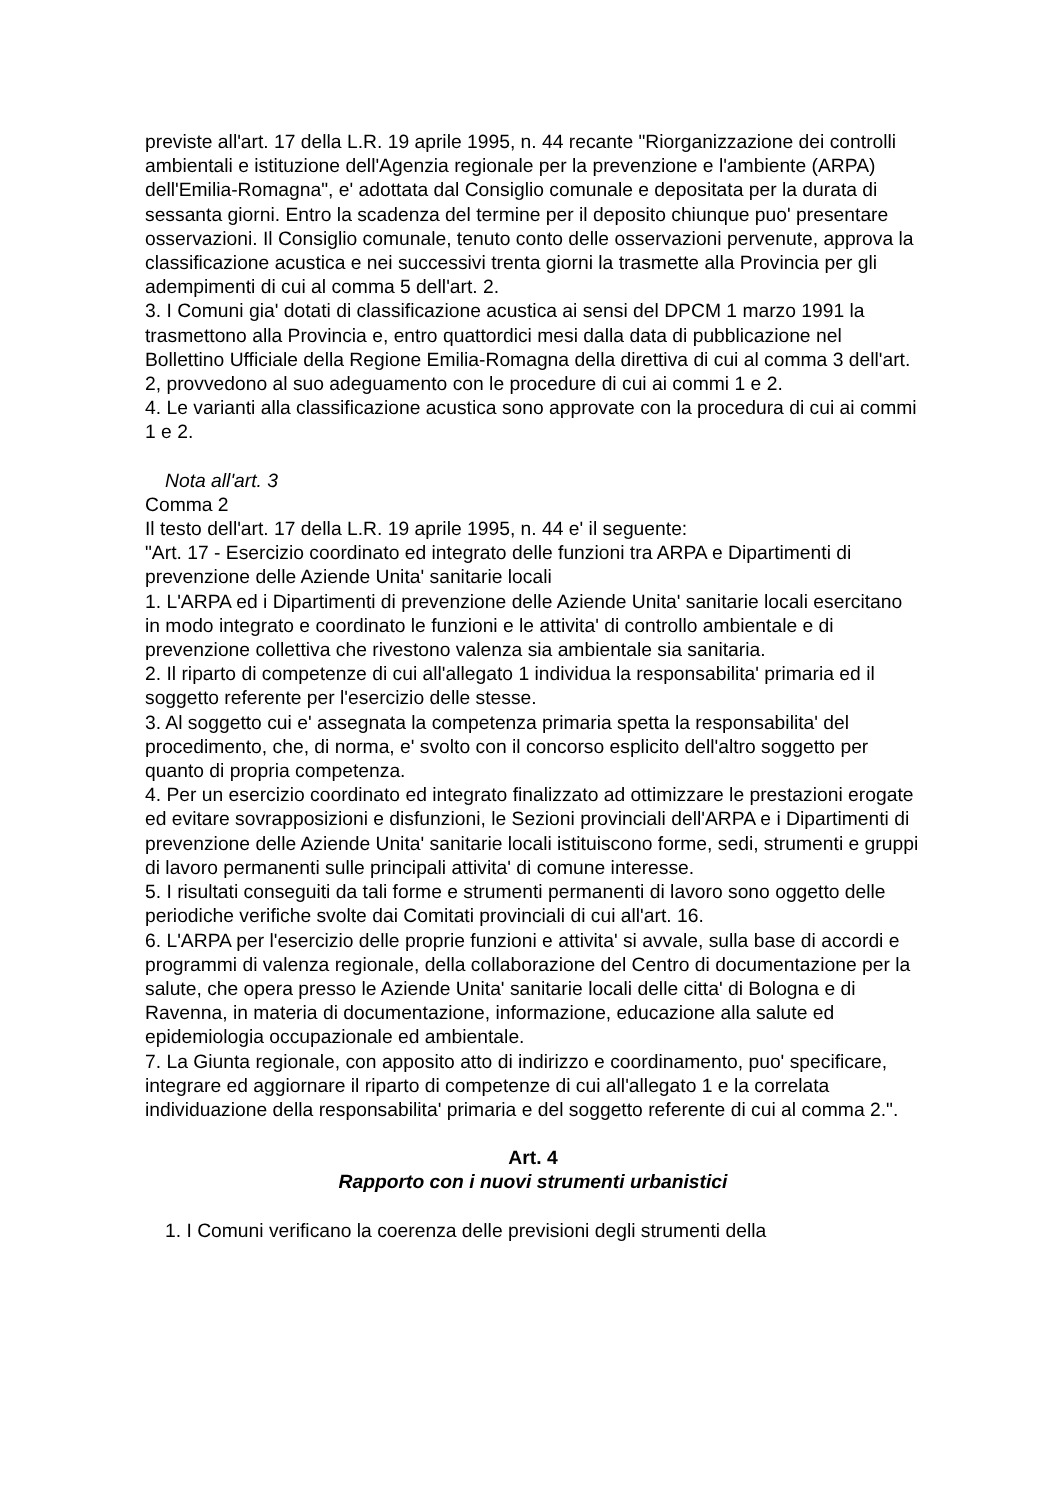previste all'art. 17 della L.R. 19 aprile 1995, n. 44 recante "Riorganizzazione dei controlli ambientali e istituzione dell'Agenzia regionale per la prevenzione e l'ambiente (ARPA) dell'Emilia-Romagna", e' adottata dal Consiglio comunale e depositata per la durata di sessanta giorni. Entro la scadenza del termine per il deposito chiunque puo' presentare osservazioni. Il Consiglio comunale, tenuto conto delle osservazioni pervenute, approva la classificazione acustica e nei successivi trenta giorni la trasmette alla Provincia per gli adempimenti di cui al comma 5 dell'art. 2.
3. I Comuni gia' dotati di classificazione acustica ai sensi del DPCM 1 marzo 1991 la trasmettono alla Provincia e, entro quattordici mesi dalla data di pubblicazione nel Bollettino Ufficiale della Regione Emilia-Romagna della direttiva di cui al comma 3 dell'art. 2, provvedono al suo adeguamento con le procedure di cui ai commi 1 e 2.
4. Le varianti alla classificazione acustica sono approvate con la procedura di cui ai commi 1 e 2.
Nota all'art. 3
Comma 2
Il testo dell'art. 17 della L.R. 19 aprile 1995, n. 44 e' il seguente:
"Art. 17 - Esercizio coordinato ed integrato delle funzioni tra ARPA e Dipartimenti di prevenzione delle Aziende Unita' sanitarie locali
1. L'ARPA ed i Dipartimenti di prevenzione delle Aziende Unita' sanitarie locali esercitano in modo integrato e coordinato le funzioni e le attivita' di controllo ambientale e di prevenzione collettiva che rivestono valenza sia ambientale sia sanitaria.
2. Il riparto di competenze di cui all'allegato 1 individua la responsabilita' primaria ed il soggetto referente per l'esercizio delle stesse.
3. Al soggetto cui e' assegnata la competenza primaria spetta la responsabilita' del procedimento, che, di norma, e' svolto con il concorso esplicito dell'altro soggetto per quanto di propria competenza.
4. Per un esercizio coordinato ed integrato finalizzato ad ottimizzare le prestazioni erogate ed evitare sovrapposizioni e disfunzioni, le Sezioni provinciali dell'ARPA e i Dipartimenti di prevenzione delle Aziende Unita' sanitarie locali istituiscono forme, sedi, strumenti e gruppi di lavoro permanenti sulle principali attivita' di comune interesse.
5. I risultati conseguiti da tali forme e strumenti permanenti di lavoro sono oggetto delle periodiche verifiche svolte dai Comitati provinciali di cui all'art. 16.
6. L'ARPA per l'esercizio delle proprie funzioni e attivita' si avvale, sulla base di accordi e programmi di valenza regionale, della collaborazione del Centro di documentazione per la salute, che opera presso le Aziende Unita' sanitarie locali delle citta' di Bologna e di Ravenna, in materia di documentazione, informazione, educazione alla salute ed epidemiologia occupazionale ed ambientale.
7. La Giunta regionale, con apposito atto di indirizzo e coordinamento, puo' specificare, integrare ed aggiornare il riparto di competenze di cui all'allegato 1 e la correlata individuazione della responsabilita' primaria e del soggetto referente di cui al comma 2.".
Art. 4
Rapporto con i nuovi strumenti urbanistici
1. I Comuni verificano la coerenza delle previsioni degli strumenti della